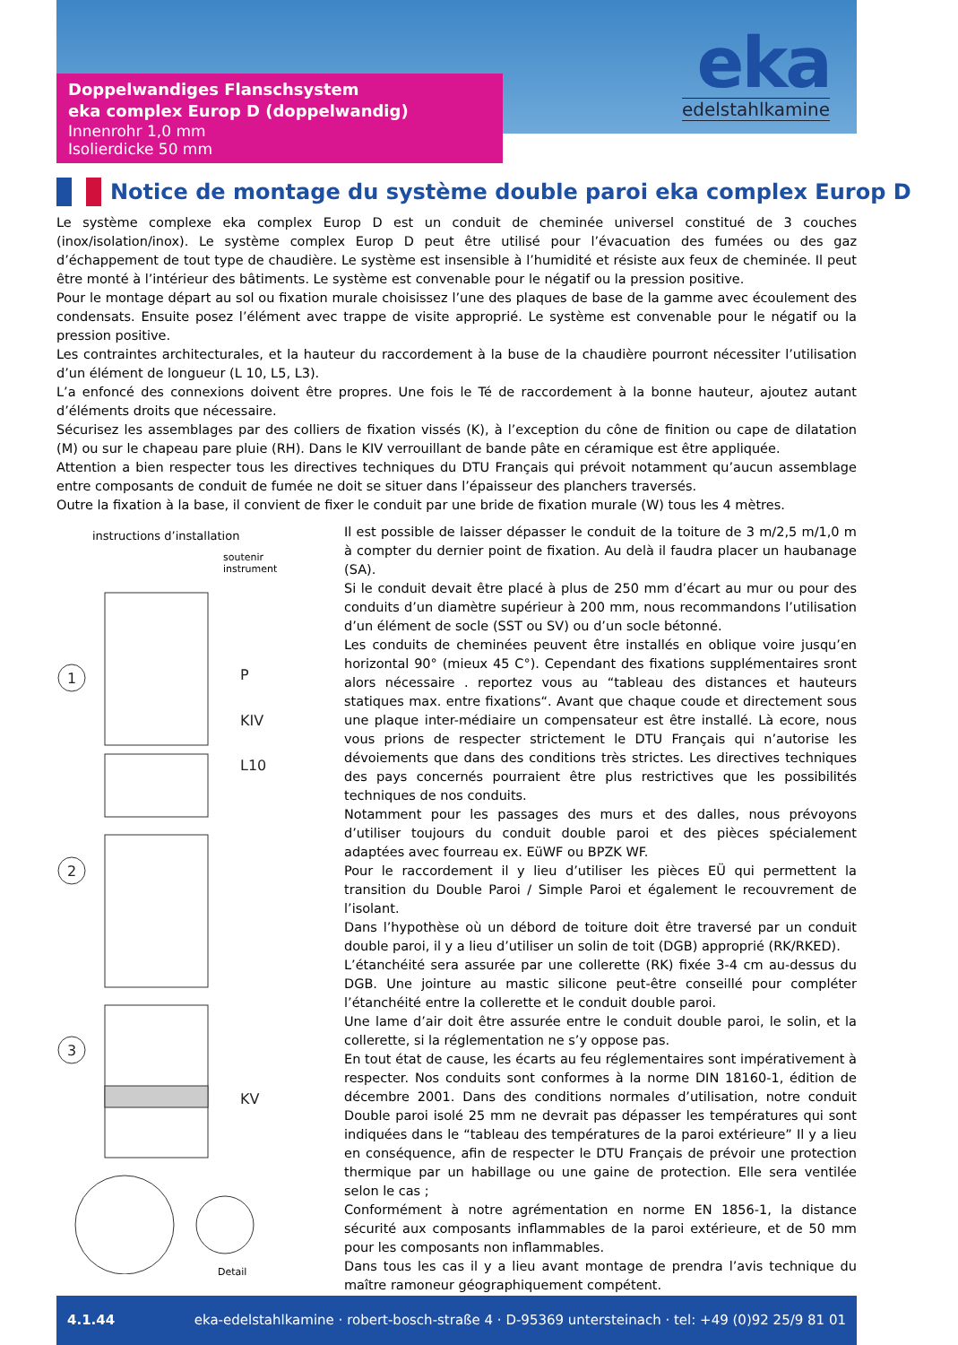eka
edelstahlkamine
Doppelwandiges Flanschsystem
eka complex Europ D (doppelwandig)
Innenrohr 1,0 mm
Isolierdicke 50 mm
Notice de montage du système double paroi eka complex Europ D
Le système complexe eka complex Europ D est un conduit de cheminée universel constitué de 3 couches (inox/isolation/inox). Le système complex Europ D peut être utilisé pour l’évacuation des fumées ou des gaz d’échappement de tout type de chaudière. Le système est insensible à l’humidité et résiste aux feux de cheminée. Il peut être monté à l’intérieur des bâtiments. Le système est convenable pour le négatif ou la pression positive.
Pour le montage départ au sol ou fixation murale choisissez l’une des plaques de base de la gamme avec écoulement des condensats. Ensuite posez l’élément avec trappe de visite approprié. Le système est convenable pour le négatif ou la pression positive.
Les contraintes architecturales, et la hauteur du raccordement à la buse de la chaudière pourront nécessiter l’utilisation d’un élément de longueur (L 10, L5, L3).
L’a enfoncé des connexions doivent être propres. Une fois le Té de raccordement à la bonne hauteur, ajoutez autant d’éléments droits que nécessaire.
Sécurisez les assemblages par des colliers de fixation vissés (K), à l’exception du cône de finition ou cape de dilatation (M) ou sur le chapeau pare pluie (RH). Dans le KIV verrouillant de bande pâte en céramique est être appliquée.
Attention a bien respecter tous les directives techniques du DTU Français qui prévoit notamment qu’aucun assemblage entre composants de conduit de fumée ne doit se situer dans l’épaisseur des planchers traversés.
Outre la fixation à la base, il convient de fixer le conduit par une bride de fixation murale (W) tous les 4 mètres.
instructions d’installation
soutenir
instrument
1
2
3
P
KIV
L10
KV
Detail
Il est possible de laisser dépasser le conduit de la toiture de 3 m/2,5 m/1,0 m à compter du dernier point de fixation. Au delà il faudra placer un haubanage (SA).
Si le conduit devait être placé à plus de 250 mm d’écart au mur ou pour des conduits d’un diamètre supérieur à 200 mm, nous recommandons l’utilisation d’un élément de socle (SST ou SV) ou d’un socle bétonné.
Les conduits de cheminées peuvent être installés en oblique voire jusqu’en horizontal 90° (mieux 45 C°). Cependant des fixations supplémentaires sront alors nécessaire . reportez vous au “tableau des distances et hauteurs statiques max. entre fixations“. Avant que chaque coude et directement sous une plaque inter-médiaire un compensateur est être installé. Là ecore, nous vous prions de respecter strictement le DTU Français qui n’autorise les dévoiements que dans des conditions très strictes. Les directives techniques des pays concernés pourraient être plus restrictives que les possibilités techniques de nos conduits.
Notamment pour les passages des murs et des dalles, nous prévoyons d’utiliser toujours du conduit double paroi et des pièces spécialement adaptées avec fourreau ex. EüWF ou BPZK WF.
Pour le raccordement il y lieu d’utiliser les pièces EÜ qui permettent la transition du Double Paroi / Simple Paroi et également le recouvrement de l’isolant.
Dans l’hypothèse où un débord de toiture doit être traversé par un conduit double paroi, il y a lieu d’utiliser un solin de toit (DGB) approprié (RK/RKED).
L’étanchéité sera assurée par une collerette (RK) fixée 3-4 cm au-dessus du DGB. Une jointure au mastic silicone peut-être conseillé pour compléter l’étanchéité entre la collerette et le conduit double paroi.
Une lame d’air doit être assurée entre le conduit double paroi, le solin, et la collerette, si la réglementation ne s’y oppose pas.
En tout état de cause, les écarts au feu réglementaires sont impérativement à respecter. Nos conduits sont conformes à la norme DIN 18160-1, édition de décembre 2001. Dans des conditions normales d’utilisation, notre conduit Double paroi isolé 25 mm ne devrait pas dépasser les températures qui sont indiquées dans le “tableau des températures de la paroi extérieure” Il y a lieu en conséquence, afin de respecter le DTU Français de prévoir une protection thermique par un habillage ou une gaine de protection. Elle sera ventilée selon le cas ;
Conformément à notre agrémentation en norme EN 1856-1, la distance sécurité aux composants inflammables de la paroi extérieure, et de 50 mm pour les composants non inflammables.
Dans tous les cas il y a lieu avant montage de prendra l’avis technique du maître ramoneur géographiquement compétent.
4.1.44 eka-edelstahlkamine · robert-bosch-straße 4 · D-95369 untersteinach · tel: +49 (0)92 25/9 81 01